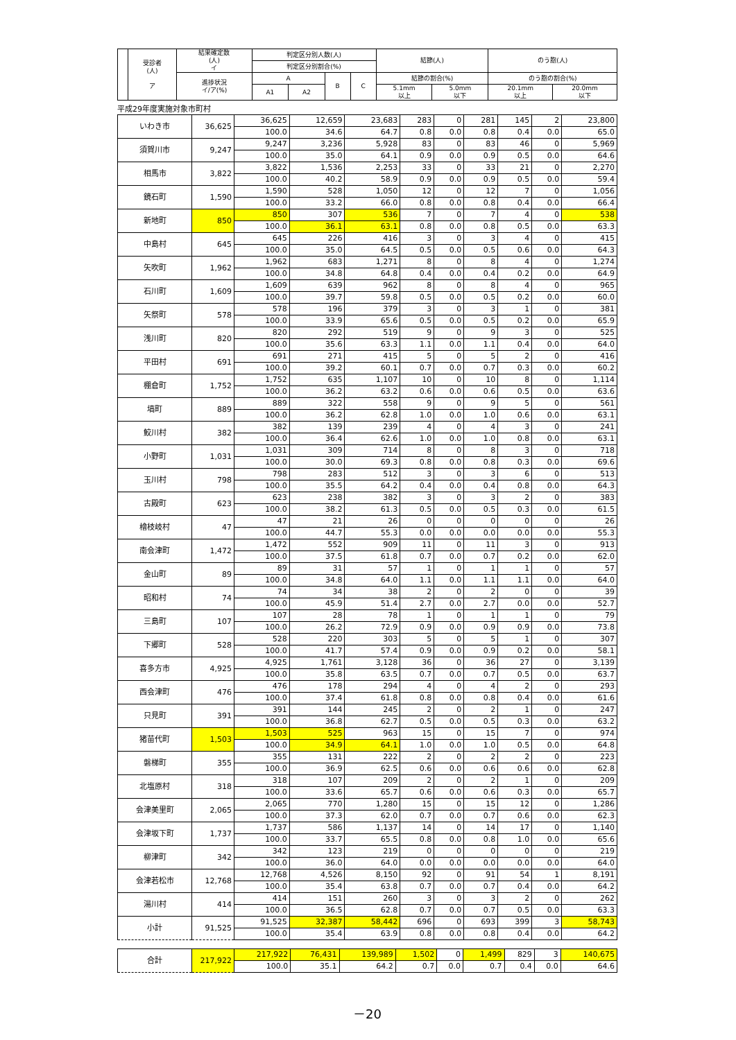| | 受診者 (人) ア | 結果確定数 (人) イ | 判定区分別人数(人) | | | | 結節(人) | | のう胞(人) | |
| --- | --- | --- | --- | --- | --- | --- | --- | --- | --- | --- |
| | | | 判定区分別割合(%) | | | | | | | |
| | | 進捗状況 イ/ア(%) | A | | B | C | 結節の割合(%) | | のう胞の割合(%) | |
| | | | A1 | A2 | | | 5.1mm 以上 | 5.0mm 以下 | 20.1mm 以上 | 20.0mm 以下 |
平成29年度実施対象市町村
| いわき市 | 36,625 | 36,625 | 12,659 | 23,683 | 283 | 0 | 281 | 145 | 2 | 23,800 |
| | | 100.0 | 34.6 | 64.7 | 0.8 | 0.0 | 0.8 | 0.4 | 0.0 | 65.0 |
| 須賀川市 | 9,247 | 9,247 | 3,236 | 5,928 | 83 | 0 | 83 | 46 | 0 | 5,969 |
| | | 100.0 | 35.0 | 64.1 | 0.9 | 0.0 | 0.9 | 0.5 | 0.0 | 64.6 |
| 相馬市 | 3,822 | 3,822 | 1,536 | 2,253 | 33 | 0 | 33 | 21 | 0 | 2,270 |
| | | 100.0 | 40.2 | 58.9 | 0.9 | 0.0 | 0.9 | 0.5 | 0.0 | 59.4 |
| 鏡石町 | 1,590 | 1,590 | 528 | 1,050 | 12 | 0 | 12 | 7 | 0 | 1,056 |
| | | 100.0 | 33.2 | 66.0 | 0.8 | 0.0 | 0.8 | 0.4 | 0.0 | 66.4 |
| 新地町 | 850 | 850 | 307 | 536 | 7 | 0 | 7 | 4 | 0 | 538 |
| | | 100.0 | 36.1 | 63.1 | 0.8 | 0.0 | 0.8 | 0.5 | 0.0 | 63.3 |
| 中島村 | 645 | 645 | 226 | 416 | 3 | 0 | 3 | 4 | 0 | 415 |
| | | 100.0 | 35.0 | 64.5 | 0.5 | 0.0 | 0.5 | 0.6 | 0.0 | 64.3 |
| 矢吹町 | 1,962 | 1,962 | 683 | 1,271 | 8 | 0 | 8 | 4 | 0 | 1,274 |
| | | 100.0 | 34.8 | 64.8 | 0.4 | 0.0 | 0.4 | 0.2 | 0.0 | 64.9 |
| 石川町 | 1,609 | 1,609 | 639 | 962 | 8 | 0 | 8 | 4 | 0 | 965 |
| | | 100.0 | 39.7 | 59.8 | 0.5 | 0.0 | 0.5 | 0.2 | 0.0 | 60.0 |
| 矢祭町 | 578 | 578 | 196 | 379 | 3 | 0 | 3 | 1 | 0 | 381 |
| | | 100.0 | 33.9 | 65.6 | 0.5 | 0.0 | 0.5 | 0.2 | 0.0 | 65.9 |
| 浅川町 | 820 | 820 | 292 | 519 | 9 | 0 | 9 | 3 | 0 | 525 |
| | | 100.0 | 35.6 | 63.3 | 1.1 | 0.0 | 1.1 | 0.4 | 0.0 | 64.0 |
| 平田村 | 691 | 691 | 271 | 415 | 5 | 0 | 5 | 2 | 0 | 416 |
| | | 100.0 | 39.2 | 60.1 | 0.7 | 0.0 | 0.7 | 0.3 | 0.0 | 60.2 |
| 棚倉町 | 1,752 | 1,752 | 635 | 1,107 | 10 | 0 | 10 | 8 | 0 | 1,114 |
| | | 100.0 | 36.2 | 63.2 | 0.6 | 0.0 | 0.6 | 0.5 | 0.0 | 63.6 |
| 塙町 | 889 | 889 | 322 | 558 | 9 | 0 | 9 | 5 | 0 | 561 |
| | | 100.0 | 36.2 | 62.8 | 1.0 | 0.0 | 1.0 | 0.6 | 0.0 | 63.1 |
| 鮫川村 | 382 | 382 | 139 | 239 | 4 | 0 | 4 | 3 | 0 | 241 |
| | | 100.0 | 36.4 | 62.6 | 1.0 | 0.0 | 1.0 | 0.8 | 0.0 | 63.1 |
| 小野町 | 1,031 | 1,031 | 309 | 714 | 8 | 0 | 8 | 3 | 0 | 718 |
| | | 100.0 | 30.0 | 69.3 | 0.8 | 0.0 | 0.8 | 0.3 | 0.0 | 69.6 |
| 玉川村 | 798 | 798 | 283 | 512 | 3 | 0 | 3 | 6 | 0 | 513 |
| | | 100.0 | 35.5 | 64.2 | 0.4 | 0.0 | 0.4 | 0.8 | 0.0 | 64.3 |
| 古殿町 | 623 | 623 | 238 | 382 | 3 | 0 | 3 | 2 | 0 | 383 |
| | | 100.0 | 38.2 | 61.3 | 0.5 | 0.0 | 0.5 | 0.3 | 0.0 | 61.5 |
| 檜枝岐村 | 47 | 47 | 21 | 26 | 0 | 0 | 0 | 0 | 0 | 26 |
| | | 100.0 | 44.7 | 55.3 | 0.0 | 0.0 | 0.0 | 0.0 | 0.0 | 55.3 |
| 南会津町 | 1,472 | 1,472 | 552 | 909 | 11 | 0 | 11 | 3 | 0 | 913 |
| | | 100.0 | 37.5 | 61.8 | 0.7 | 0.0 | 0.7 | 0.2 | 0.0 | 62.0 |
| 金山町 | 89 | 89 | 31 | 57 | 1 | 0 | 1 | 1 | 0 | 57 |
| | | 100.0 | 34.8 | 64.0 | 1.1 | 0.0 | 1.1 | 1.1 | 0.0 | 64.0 |
| 昭和村 | 74 | 74 | 34 | 38 | 2 | 0 | 2 | 0 | 0 | 39 |
| | | 100.0 | 45.9 | 51.4 | 2.7 | 0.0 | 2.7 | 0.0 | 0.0 | 52.7 |
| 三島町 | 107 | 107 | 28 | 78 | 1 | 0 | 1 | 1 | 0 | 79 |
| | | 100.0 | 26.2 | 72.9 | 0.9 | 0.0 | 0.9 | 0.9 | 0.0 | 73.8 |
| 下郷町 | 528 | 528 | 220 | 303 | 5 | 0 | 5 | 1 | 0 | 307 |
| | | 100.0 | 41.7 | 57.4 | 0.9 | 0.0 | 0.9 | 0.2 | 0.0 | 58.1 |
| 喜多方市 | 4,925 | 4,925 | 1,761 | 3,128 | 36 | 0 | 36 | 27 | 0 | 3,139 |
| | | 100.0 | 35.8 | 63.5 | 0.7 | 0.0 | 0.7 | 0.5 | 0.0 | 63.7 |
| 西会津町 | 476 | 476 | 178 | 294 | 4 | 0 | 4 | 2 | 0 | 293 |
| | | 100.0 | 37.4 | 61.8 | 0.8 | 0.0 | 0.8 | 0.4 | 0.0 | 61.6 |
| 只見町 | 391 | 391 | 144 | 245 | 2 | 0 | 2 | 1 | 0 | 247 |
| | | 100.0 | 36.8 | 62.7 | 0.5 | 0.0 | 0.5 | 0.3 | 0.0 | 63.2 |
| 猪苗代町 | 1,503 | 1,503 | 525 | 963 | 15 | 0 | 15 | 7 | 0 | 974 |
| | | 100.0 | 34.9 | 64.1 | 1.0 | 0.0 | 1.0 | 0.5 | 0.0 | 64.8 |
| 磐梯町 | 355 | 355 | 131 | 222 | 2 | 0 | 2 | 2 | 0 | 223 |
| | | 100.0 | 36.9 | 62.5 | 0.6 | 0.0 | 0.6 | 0.6 | 0.0 | 62.8 |
| 北塩原村 | 318 | 318 | 107 | 209 | 2 | 0 | 2 | 1 | 0 | 209 |
| | | 100.0 | 33.6 | 65.7 | 0.6 | 0.0 | 0.6 | 0.3 | 0.0 | 65.7 |
| 会津美里町 | 2,065 | 2,065 | 770 | 1,280 | 15 | 0 | 15 | 12 | 0 | 1,286 |
| | | 100.0 | 37.3 | 62.0 | 0.7 | 0.0 | 0.7 | 0.6 | 0.0 | 62.3 |
| 会津坂下町 | 1,737 | 1,737 | 586 | 1,137 | 14 | 0 | 14 | 17 | 0 | 1,140 |
| | | 100.0 | 33.7 | 65.5 | 0.8 | 0.0 | 0.8 | 1.0 | 0.0 | 65.6 |
| 柳津町 | 342 | 342 | 123 | 219 | 0 | 0 | 0 | 0 | 0 | 219 |
| | | 100.0 | 36.0 | 64.0 | 0.0 | 0.0 | 0.0 | 0.0 | 0.0 | 64.0 |
| 会津若松市 | 12,768 | 12,768 | 4,526 | 8,150 | 92 | 0 | 91 | 54 | 1 | 8,191 |
| | | 100.0 | 35.4 | 63.8 | 0.7 | 0.0 | 0.7 | 0.4 | 0.0 | 64.2 |
| 湯川村 | 414 | 414 | 151 | 260 | 3 | 0 | 3 | 2 | 0 | 262 |
| | | 100.0 | 36.5 | 62.8 | 0.7 | 0.0 | 0.7 | 0.5 | 0.0 | 63.3 |
| 小計 | 91,525 | 91,525 | 32,387 | 58,442 | 696 | 0 | 693 | 399 | 3 | 58,743 |
| | | 100.0 | 35.4 | 63.9 | 0.8 | 0.0 | 0.8 | 0.4 | 0.0 | 64.2 |
| 合計 | 217,922 | 217,922 | 76,431 | 139,989 | 1,502 | 0 | 1,499 | 829 | 3 | 140,675 |
| | | 100.0 | 35.1 | 64.2 | 0.7 | 0.0 | 0.7 | 0.4 | 0.0 | 64.6 |
－20